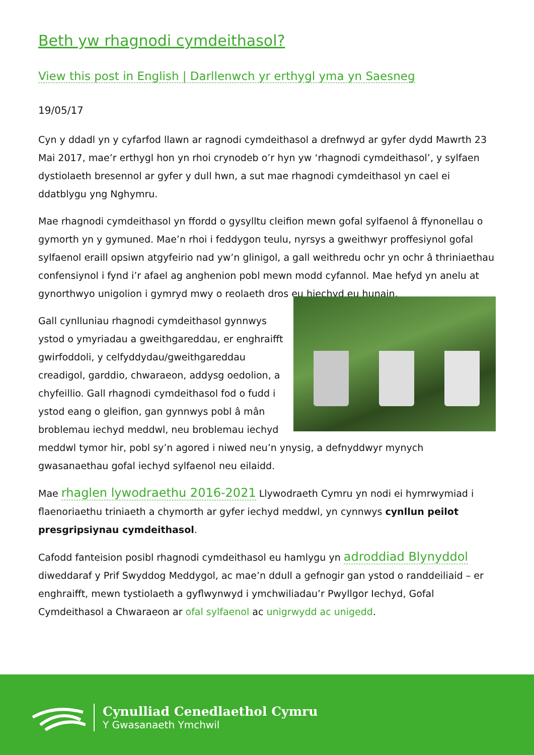Beth yw rhagnodi cymdeithasol?
View this post in English | Darllenwch yr erthygl yma yn Saesneg
19/05/17
Cyn y ddadl yn y cyfarfod llawn ar ragnodi cymdeithasol a drefnwyd ar gyfer dydd Mawrth 23 Mai 2017, mae’r erthygl hon yn rhoi crynodeb o’r hyn yw ‘rhagnodi cymdeithasol’, y sylfaen dystiolaeth bresennol ar gyfer y dull hwn, a sut mae rhagnodi cymdeithasol yn cael ei ddatblygu yng Nghymru.
Mae rhagnodi cymdeithasol yn ffordd o gysylltu cleifion mewn gofal sylfaenol â ffynonellau o gymorth yn y gymuned. Mae’n rhoi i feddygon teulu, nyrsys a gweithwyr proffesiynol gofal sylfaenol eraill opsiwn atgyfeirio nad yw’n glinigol, a gall weithredu ochr yn ochr â thriniaethau confensiynol i fynd i’r afael ag anghenion pobl mewn modd cyfannol. Mae hefyd yn anelu at gynorthwyo unigolion i gymryd mwy o reolaeth dros eu hiechyd eu hunain.
Gall cynlluniau rhagnodi cymdeithasol gynnwys ystod o ymyriadau a gweithgareddau, er enghraifft gwirfoddoli, y celfyddydau/gweithgareddau creadigol, garddio, chwaraeon, addysg oedolion, a chyfeillio. Gall rhagnodi cymdeithasol fod o fudd i ystod eang o gleifion, gan gynnwys pobl â mân broblemau iechyd meddwl, neu broblemau iechyd meddwl tymor hir, pobl sy’n agored i niwed neu’n ynysig, a defnyddwyr mynych gwasanaethau gofal iechyd sylfaenol neu eilaidd.
Mae rhaglen lywodraethu 2016-2021 Llywodraeth Cymru yn nodi ei hymrwymiad i flaenoriaethu triniaeth a chymorth ar gyfer iechyd meddwl, yn cynnwys cynllun peilot presgripsiynau cymdeithasol.
Cafodd fanteision posibl rhagnodi cymdeithasol eu hamlygu yn adroddiad Blynyddol diweddaraf y Prif Swyddog Meddygol, ac mae’n ddull a gefnogir gan ystod o randdeiliaid – er enghraifft, mewn tystiolaeth a gyflwynwyd i ymchwiliadau’r Pwyllgor Iechyd, Gofal Cymdeithasol a Chwaraeon ar ofal sylfaenol ac unigrwydd ac unigedd.
Cynulliad Cenedlaethol Cymru
Y Gwasanaeth Ymchwil